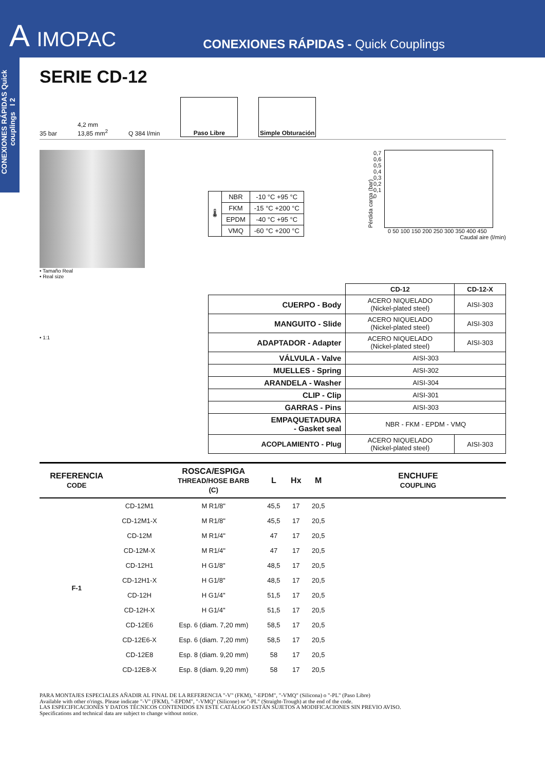A IMOPAC
CONEXIONES RÁPIDAS - Quick Couplings
CONEXIONES RÁPIDAS Quick couplings I 2
SERIE CD-12
35 bar 4,2 mm
13,85 mm<sup>2</sup> Q 384 l/min
Paso Libre
Simple Obturación
• Tamaño Real
• Real size
| 🌡 | NBR | -10 °C +95 °C |
| | FKM | -15 °C +200 °C |
| | EPDM | -40 °C +95 °C |
| | VMQ | -60 °C +200 °C |
Pérdida carga (bar)
0,7
0,6
0,5
0,4
0,3
0,2
0,1
0
0 50 100 150 200 250 300 350 400 450
Caudal aire (l/min)
• 1:1
| | CD-12 | CD-12-X |
| --- | --- | --- |
| CUERPO - Body | ACERO NIQUELADO (Nickel-plated steel) | AISI-303 |
| MANGUITO - Slide | ACERO NIQUELADO (Nickel-plated steel) | AISI-303 |
| ADAPTADOR - Adapter | ACERO NIQUELADO (Nickel-plated steel) | AISI-303 |
| VÁLVULA - Valve | AISI-303 | |
| MUELLES - Spring | AISI-302 | |
| ARANDELA - Washer | AISI-304 | |
| CLIP - Clip | AISI-301 | |
| GARRAS - Pins | AISI-303 | |
| EMPAQUETADURA - Gasket seal | NBR - FKM - EPDM - VMQ | |
| ACOPLAMIENTO - Plug | ACERO NIQUELADO (Nickel-plated steel) | AISI-303 |
| REFERENCIA CODE | | ROSCA/ESPIGA THREAD/HOSE BARB (C) | L | Hx | M | ENCHUFE COUPLING |
| --- | --- | --- | --- | --- | --- | --- |
| F-1 | CD-12M1 | M R1/8" | 45,5 | 17 | 20,5 | |
| | CD-12M1-X | M R1/8" | 45,5 | 17 | 20,5 | |
| | CD-12M | M R1/4" | 47 | 17 | 20,5 | |
| | CD-12M-X | M R1/4" | 47 | 17 | 20,5 | |
| | CD-12H1 | H G1/8" | 48,5 | 17 | 20,5 | |
| | CD-12H1-X | H G1/8" | 48,5 | 17 | 20,5 | |
| | CD-12H | H G1/4" | 51,5 | 17 | 20,5 | |
| | CD-12H-X | H G1/4" | 51,5 | 17 | 20,5 | |
| | CD-12E6 | Esp. 6 (diam. 7,20 mm) | 58,5 | 17 | 20,5 | |
| | CD-12E6-X | Esp. 6 (diam. 7,20 mm) | 58,5 | 17 | 20,5 | |
| | CD-12E8 | Esp. 8 (diam. 9,20 mm) | 58 | 17 | 20,5 | |
| | CD-12E8-X | Esp. 8 (diam. 9,20 mm) | 58 | 17 | 20,5 | |
PARA MONTAJES ESPECIALES AÑADIR AL FINAL DE LA REFERENCIA "-V" (FKM), "-EPDM", "-VMQ" (Silicona) o "-PL" (Paso Libre)
Available with other o'rings. Please indicate "-V" (FKM), "-EPDM", "-VMQ" (Silicone) or "-PL" (Straight-Trough) at the end of the code.
LAS ESPECIFICACIONES Y DATOS TÉCNICOS CONTENIDOS EN ESTE CATÁLOGO ESTÁN SUJETOS A MODIFICACIONES SIN PREVIO AVISO.
Specifications and technical data are subject to change without notice.